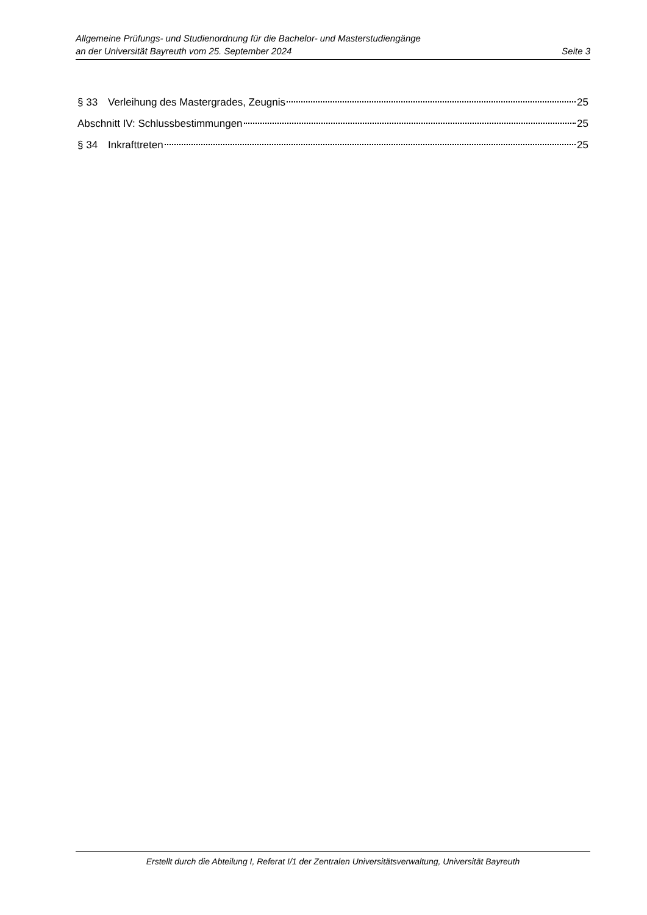Allgemeine Prüfungs- und Studienordnung für die Bachelor- und Masterstudiengänge
an der Universität Bayreuth vom 25. September 2024 Seite 3
§ 33 Verleihung des Mastergrades, Zeugnis 25
Abschnitt IV: Schlussbestimmungen 25
§ 34 Inkrafttreten 25
Erstellt durch die Abteilung I, Referat I/1 der Zentralen Universitätsverwaltung, Universität Bayreuth